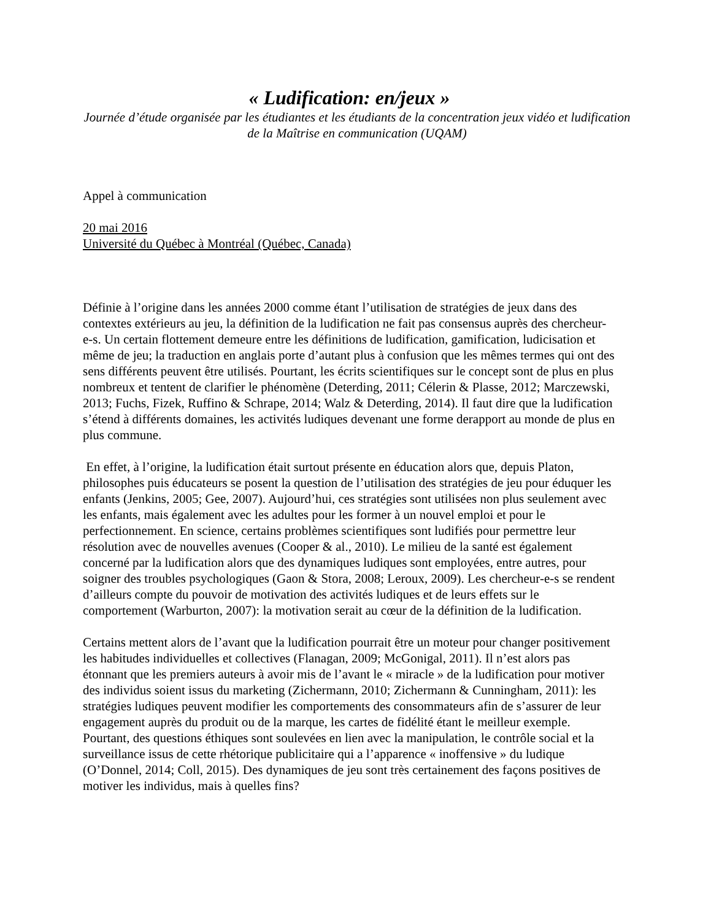« Ludification: en/jeux »
Journée d’étude organisée par les étudiantes et les étudiants de la concentration jeux vidéo et ludification de la Maîtrise en communication (UQAM)
Appel à communication
20 mai 2016
Université du Québec à Montréal (Québec, Canada)
Définie à l’origine dans les années 2000 comme étant l’utilisation de stratégies de jeux dans des contextes extérieurs au jeu, la définition de la ludification ne fait pas consensus auprès des chercheur-e-s. Un certain flottement demeure entre les définitions de ludification, gamification, ludicisation et même de jeu; la traduction en anglais porte d’autant plus à confusion que les mêmes termes qui ont des sens différents peuvent être utilisés. Pourtant, les écrits scientifiques sur le concept sont de plus en plus nombreux et tentent de clarifier le phénomène (Deterding, 2011; Célerin & Plasse, 2012; Marczewski, 2013; Fuchs, Fizek, Ruffino & Schrape, 2014; Walz & Deterding, 2014). Il faut dire que la ludification s’étend à différents domaines, les activités ludiques devenant une forme derapport au monde de plus en plus commune.
En effet, à l’origine, la ludification était surtout présente en éducation alors que, depuis Platon, philosophes puis éducateurs se posent la question de l’utilisation des stratégies de jeu pour éduquer les enfants (Jenkins, 2005; Gee, 2007). Aujourd’hui, ces stratégies sont utilisées non plus seulement avec les enfants, mais également avec les adultes pour les former à un nouvel emploi et pour le perfectionnement. En science, certains problèmes scientifiques sont ludifiés pour permettre leur résolution avec de nouvelles avenues (Cooper & al., 2010). Le milieu de la santé est également concerné par la ludification alors que des dynamiques ludiques sont employées, entre autres, pour soigner des troubles psychologiques (Gaon & Stora, 2008; Leroux, 2009). Les chercheur-e-s se rendent d’ailleurs compte du pouvoir de motivation des activités ludiques et de leurs effets sur le comportement (Warburton, 2007): la motivation serait au cœur de la définition de la ludification.
Certains mettent alors de l’avant que la ludification pourrait être un moteur pour changer positivement les habitudes individuelles et collectives (Flanagan, 2009; McGonigal, 2011). Il n’est alors pas étonnant que les premiers auteurs à avoir mis de l’avant le « miracle » de la ludification pour motiver des individus soient issus du marketing (Zichermann, 2010; Zichermann & Cunningham, 2011): les stratégies ludiques peuvent modifier les comportements des consommateurs afin de s’assurer de leur engagement auprès du produit ou de la marque, les cartes de fidélité étant le meilleur exemple. Pourtant, des questions éthiques sont soulevées en lien avec la manipulation, le contrôle social et la surveillance issus de cette rhétorique publicitaire qui a l’apparence « inoffensive » du ludique (O’Donnel, 2014; Coll, 2015). Des dynamiques de jeu sont très certainement des façons positives de motiver les individus, mais à quelles fins?